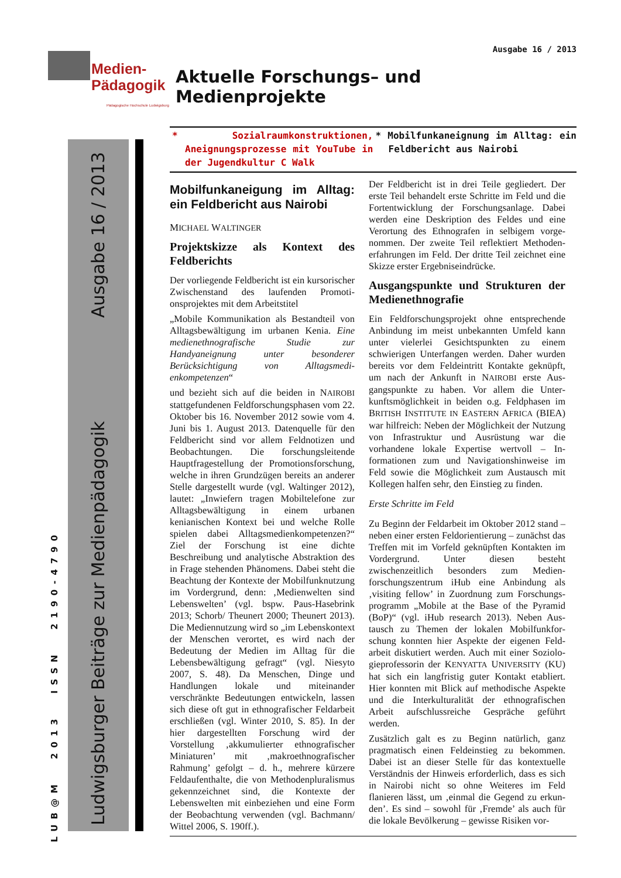Medien-
Pädagogik
Pädagogische Hochschule Ludwigsburg
Ludwigsburger Beiträge zur Medienpädagogik Ausgabe 16 / 2013
LUB@M 2013 ISSN 2190-4790
Ausgabe 16 / 2013
Aktuelle Forschungs– und Medienprojekte
* Sozialraumkonstruktionen, Aneignungs­prozesse mit YouTube in der Jugend­kultur C Walk
* Mobilfunkaneignung im Alltag: ein Feldbericht aus Nairobi
Mobilfunkaneigung im Alltag: ein Feldbericht aus Nairobi
MICHAEL WALTINGER
Projektskizze als Kontext des Feldberichts
Der vorliegende Feldbericht ist ein kursori­scher Zwischenstand des laufenden Promoti­onsprojektes mit dem Arbeitstitel
„Mobile Kommunikation als Bestandteil von Alltagsbewältigung im urbanen Kenia. Eine medienethnografische Studie zur Handyaneignung unter besonderer Berücksichtigung von Alltagsmedi­enkompetenzen“
und bezieht sich auf die beiden in NAIROBI stattgefundenen Feldforschungsphasen vom 22. Oktober bis 16. November 2012 sowie vom 4. Juni bis 1. August 2013. Datenquelle für den Feldbericht sind vor allem Feldnoti­zen und Beobachtungen. Die forschungslei­tende Hauptfragestellung der Promotionsfor­schung, welche in ihren Grundzügen bereits an anderer Stelle dargestellt wurde (vgl. Wal­tinger 2012), lautet: „Inwiefern tragen Mobil­telefone zur Alltagsbewältigung in einem urbanen kenianischen Kontext bei und wel­che Rolle spielen dabei Alltagsmedienkompe­tenzen?“ Ziel der Forschung ist eine dichte Beschreibung und analytische Abstraktion des in Frage stehenden Phänomens. Dabei steht die Beachtung der Kontexte der Mobil­funknutzung im Vordergrund, denn: ‚Medienwelten sind Lebenswelten’ (vgl. bspw. Paus-Hasebrink 2013; Schorb/ Theu­nert 2000; Theunert 2013). Die Mediennut­zung wird so „im Lebenskontext der Men­schen verortet, es wird nach der Bedeutung der Medien im Alltag für die Lebensbewälti­gung gefragt“ (vgl. Niesyto 2007, S. 48). Da Menschen, Dinge und Handlungen lokale und miteinander verschränkte Bedeutungen entwickeln, lassen sich diese oft gut in ethno­grafischer Feldarbeit erschließen (vgl. Winter 2010, S. 85). In der hier dargestellten For­schung wird der Vorstellung ‚akkumulierter ethnografischer Miniaturen’ mit ‚makro­ethnografischer Rahmung’ gefolgt – d. h., mehrere kürzere Feldaufenthalte, die von Methodenpluralismus gekennzeichnet sind, die Kontexte der Lebenswelten mit einbezie­hen und eine Form der Beobachtung verwen­den (vgl. Bachmann/ Wittel 2006, S. 190ff.).
Der Feldbericht ist in drei Teile gegliedert. Der erste Teil behandelt erste Schritte im Feld und die Fortentwicklung der Forschungsanlage. Da­bei werden eine Deskription des Feldes und eine Verortung des Ethnografen in selbigem vorge­nommen. Der zweite Teil reflektiert Methoden­erfahrungen im Feld. Der dritte Teil zeichnet eine Skizze erster Ergebniseindrücke.
Ausgangspunkte und Strukturen der Medienethnografie
Ein Feldforschungsprojekt ohne entsprechende Anbindung im meist unbekannten Umfeld kann unter vielerlei Gesichtspunkten zu einem schwierigen Unterfangen werden. Daher wurden bereits vor dem Feldeintritt Kontakte geknüpft, um nach der Ankunft in NAIROBI erste Aus­gangspunkte zu haben. Vor allem die Unter­kunftsmöglichkeit in beiden o.g. Feldphasen im BRITISH INSTITUTE IN EASTERN AFRICA (BIEA) war hilfreich: Neben der Möglichkeit der Nutzung von Infrastruktur und Ausrüstung war die vorhandene lokale Expertise wertvoll – In­formationen zum und Navigationshinweise im Feld sowie die Möglichkeit zum Austausch mit Kollegen halfen sehr, den Einstieg zu finden.
Erste Schritte im Feld
Zu Beginn der Feldarbeit im Oktober 2012 stand – neben einer ersten Feldorientierung – zunächst das Treffen mit im Vorfeld geknüpften Kontakten im Vordergrund. Unter diesen be­steht zwischenzeitlich besonders zum Medien­forschungszentrum iHub eine Anbindung als ‚visiting fellow’ in Zuordnung zum Forschungs­programm „Mobile at the Base of the Pyramid (BoP)“ (vgl. iHub research 2013). Neben Aus­tausch zu Themen der lokalen Mobilfunkfor­schung konnten hier Aspekte der eigenen Feld­arbeit diskutiert werden. Auch mit einer Soziolo­gieprofessorin der KENYATTA UNIVERSITY (KU) hat sich ein langfristig guter Kontakt etab­liert. Hier konnten mit Blick auf methodische Aspekte und die Interkulturalität der ethnografi­schen Arbeit aufschlussreiche Gespräche geführt werden.
Zusätzlich galt es zu Beginn natürlich, ganz pragmatisch einen Feldeinstieg zu bekommen. Dabei ist an dieser Stelle für das kontextuelle Verständnis der Hinweis erforderlich, dass es sich in Nairobi nicht so ohne Weiteres im Feld flanieren lässt, um ‚einmal die Gegend zu erkun­den’. Es sind – sowohl für ‚Fremde’ als auch für die lokale Bevölkerung – gewisse Risiken vor-